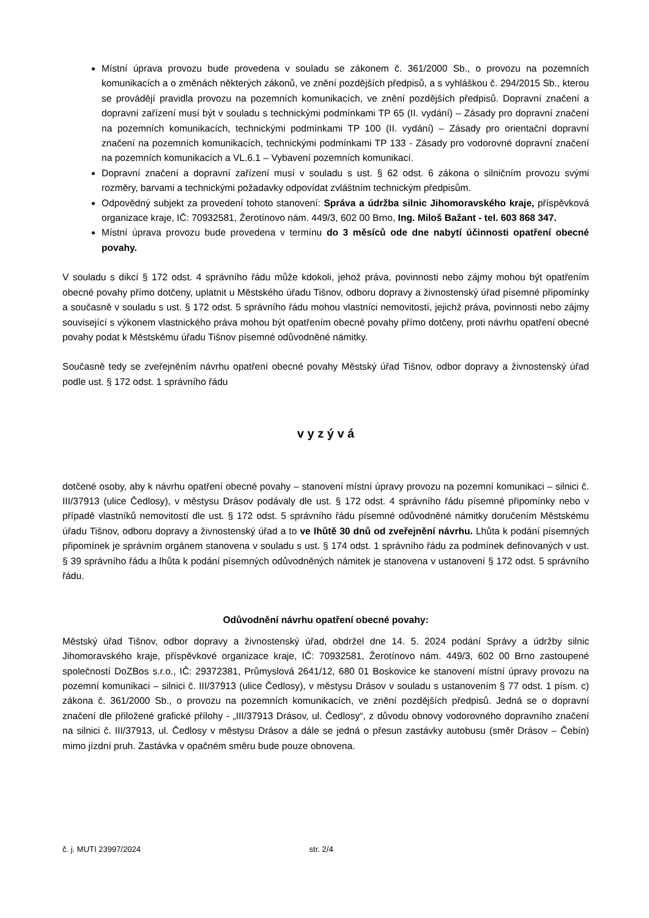Místní úprava provozu bude provedena v souladu se zákonem č. 361/2000 Sb., o provozu na pozemních komunikacích a o změnách některých zákonů, ve znění pozdějších předpisů, a s vyhláškou č. 294/2015 Sb., kterou se provádějí pravidla provozu na pozemních komunikacích, ve znění pozdějších předpisů. Dopravní značení a dopravní zařízení musí být v souladu s technickými podmínkami TP 65 (II. vydání) – Zásady pro dopravní značení na pozemních komunikacích, technickými podmínkami TP 100 (II. vydání) – Zásady pro orientační dopravní značení na pozemních komunikacích, technickými podmínkami TP 133 - Zásady pro vodorovné dopravní značení na pozemních komunikacích a VL.6.1 – Vybavení pozemních komunikací.
Dopravní značení a dopravní zařízení musí v souladu s ust. § 62 odst. 6 zákona o silničním provozu svými rozměry, barvami a technickými požadavky odpovídat zvláštním technickým předpisům.
Odpovědný subjekt za provedení tohoto stanovení: Správa a údržba silnic Jihomoravského kraje, příspěvková organizace kraje, IČ: 70932581, Žerotínovo nám. 449/3, 602 00 Brno, Ing. Miloš Bažant - tel. 603 868 347.
Místní úprava provozu bude provedena v termínu do 3 měsíců ode dne nabytí účinnosti opatření obecné povahy.
V souladu s dikcí § 172 odst. 4 správního řádu může kdokoli, jehož práva, povinnosti nebo zájmy mohou být opatřením obecné povahy přímo dotčeny, uplatnit u Městského úřadu Tišnov, odboru dopravy a živnostenský úřad písemné připomínky a současně v souladu s ust. § 172 odst. 5 správního řádu mohou vlastníci nemovitostí, jejichž práva, povinnosti nebo zájmy související s výkonem vlastnického práva mohou být opatřením obecné povahy přímo dotčeny, proti návrhu opatření obecné povahy podat k Městskému úřadu Tišnov písemné odůvodněné námitky.
Současně tedy se zveřejněním návrhu opatření obecné povahy Městský úřad Tišnov, odbor dopravy a živnostenský úřad podle ust. § 172 odst. 1 správního řádu
v y z ý v á
dotčené osoby, aby k návrhu opatření obecné povahy – stanovení místní úpravy provozu na pozemní komunikaci – silnici č. III/37913 (ulice Čedlosy), v městysu Drásov podávaly dle ust. § 172 odst. 4 správního řádu písemné připomínky nebo v případě vlastníků nemovitostí dle ust. § 172 odst. 5 správního řádu písemné odůvodněné námitky doručením Městskému úřadu Tišnov, odboru dopravy a živnostenský úřad a to ve lhůtě 30 dnů od zveřejnění návrhu. Lhůta k podání písemných připomínek je správním orgánem stanovena v souladu s ust. § 174 odst. 1 správního řádu za podmínek definovaných v ust. § 39 správního řádu a lhůta k podání písemných odůvodněných námitek je stanovena v ustanovení § 172 odst. 5 správního řádu.
Odůvodnění návrhu opatření obecné povahy:
Městský úřad Tišnov, odbor dopravy a živnostenský úřad, obdržel dne 14. 5. 2024 podání Správy a údržby silnic Jihomoravského kraje, příspěvkové organizace kraje, IČ: 70932581, Žerotínovo nám. 449/3, 602 00 Brno zastoupené společností DoZBos s.r.o., IČ: 29372381, Průmyslová 2641/12, 680 01 Boskovice ke stanovení místní úpravy provozu na pozemní komunikaci – silnici č. III/37913 (ulice Čedlosy), v městysu Drásov v souladu s ustanovením § 77 odst. 1 písm. c) zákona č. 361/2000 Sb., o provozu na pozemních komunikacích, ve znění pozdějších předpisů. Jedná se o dopravní značení dle přiložené grafické přílohy - „III/37913 Drásov, ul. Čedlosy“, z důvodu obnovy vodorovného dopravního značení na silnici č. III/37913, ul. Čedlosy v městysu Drásov a dále se jedná o přesun zastávky autobusu (směr Drásov – Čebín) mimo jízdní pruh. Zastávka v opačném směru bude pouze obnovena.
č. j. MUTI 23997/2024 str. 2/4